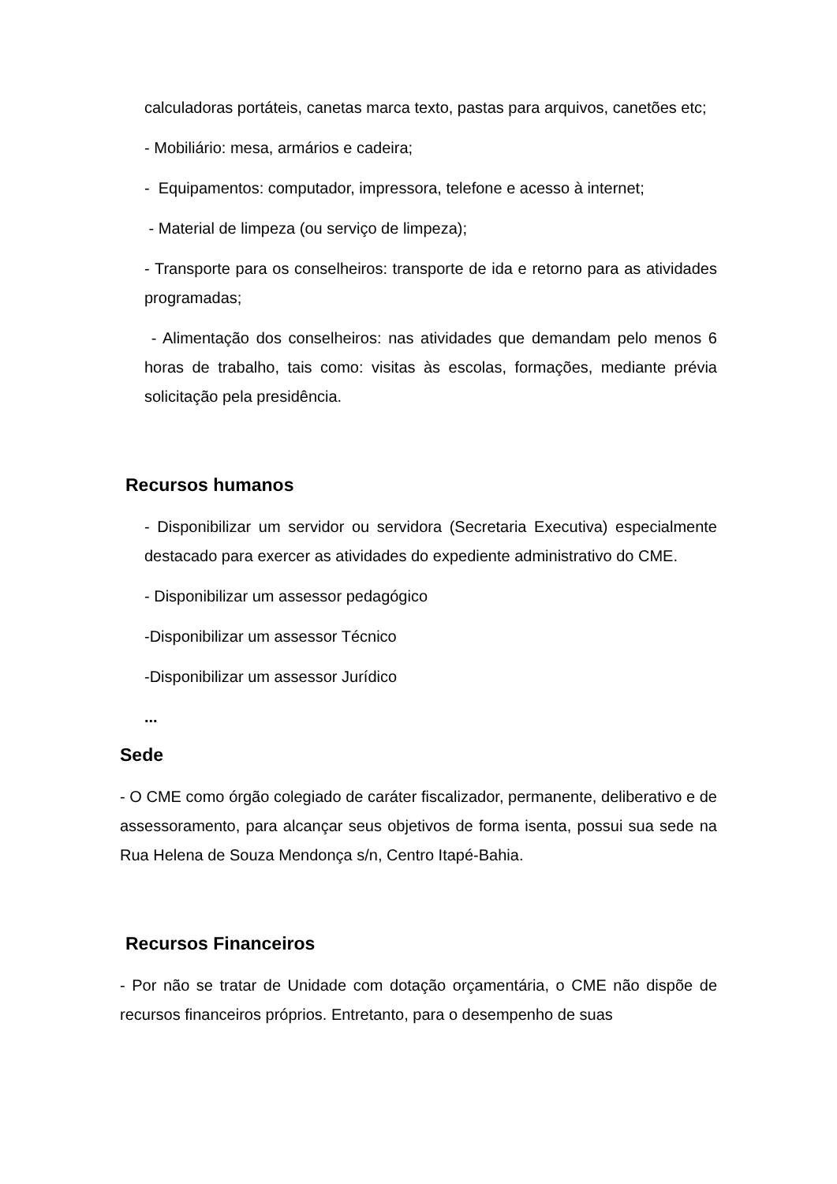calculadoras portáteis, canetas marca texto, pastas para arquivos, canetões etc;
- Mobiliário: mesa, armários e cadeira;
- Equipamentos: computador, impressora, telefone e acesso à internet;
- Material de limpeza (ou serviço de limpeza);
- Transporte para os conselheiros: transporte de ida e retorno para as atividades programadas;
- Alimentação dos conselheiros: nas atividades que demandam pelo menos 6 horas de trabalho, tais como: visitas às escolas, formações, mediante prévia solicitação pela presidência.
Recursos humanos
- Disponibilizar um servidor ou servidora (Secretaria Executiva) especialmente destacado para exercer as atividades do expediente administrativo do CME.
- Disponibilizar um assessor pedagógico
-Disponibilizar um assessor Técnico
-Disponibilizar um assessor Jurídico
...
Sede
- O CME como órgão colegiado de caráter fiscalizador, permanente, deliberativo e de assessoramento, para alcançar seus objetivos de forma isenta, possui sua sede na Rua Helena de Souza Mendonça s/n, Centro Itapé-Bahia.
Recursos Financeiros
- Por não se tratar de Unidade com dotação orçamentária, o CME não dispõe de recursos financeiros próprios. Entretanto, para o desempenho de suas